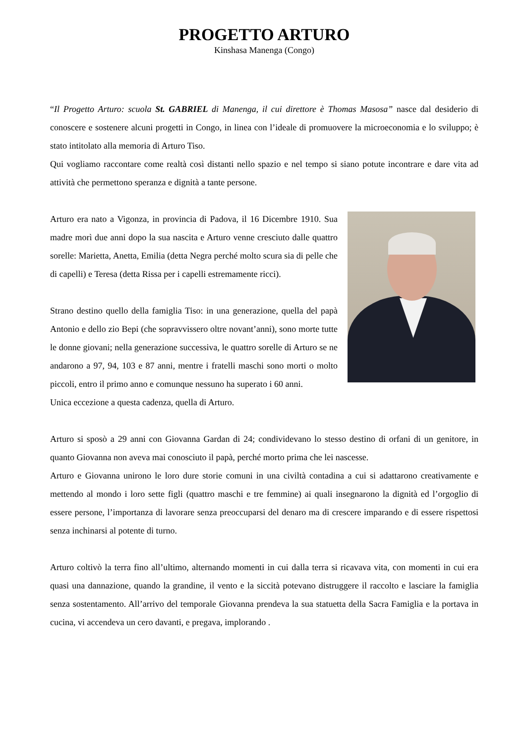PROGETTO ARTURO
Kinshasa Manenga (Congo)
“Il Progetto Arturo: scuola St. GABRIEL di Manenga, il cui direttore è Thomas Masosa” nasce dal desiderio di conoscere e sostenere alcuni progetti in Congo, in linea con l’ideale di promuovere la microeconomia e lo sviluppo; è stato intitolato alla memoria di Arturo Tiso.
Qui vogliamo raccontare come realtà così distanti nello spazio e nel tempo si siano potute incontrare e dare vita ad attività che permettono speranza e dignità a tante persone.
Arturo era nato a Vigonza, in provincia di Padova, il 16 Dicembre 1910. Sua madre morì due anni dopo la sua nascita e Arturo venne cresciuto dalle quattro sorelle: Marietta, Anetta, Emilia (detta Negra perché molto scura sia di pelle che di capelli) e Teresa (detta Rissa per i capelli estremamente ricci).
Strano destino quello della famiglia Tiso: in una generazione, quella del papà Antonio e dello zio Bepi (che sopravvissero oltre novant’anni), sono morte tutte le donne giovani; nella generazione successiva, le quattro sorelle di Arturo se ne andarono a 97, 94, 103 e 87 anni, mentre i fratelli maschi sono morti o molto piccoli, entro il primo anno e comunque nessuno ha superato i 60 anni.
Unica eccezione a questa cadenza, quella di Arturo.
Arturo si sposò a 29 anni con Giovanna Gardan di 24; condividevano lo stesso destino di orfani di un genitore, in quanto Giovanna non aveva mai conosciuto il papà, perché morto prima che lei nascesse.
Arturo e Giovanna unirono le loro dure storie comuni in una civiltà contadina a cui si adattarono creativamente e mettendo al mondo i loro sette figli (quattro maschi e tre femmine) ai quali insegnarono la dignità ed l’orgoglio di essere persone, l’importanza di lavorare senza preoccuparsi del denaro ma di crescere imparando e di essere rispettosi senza inchinarsi al potente di turno.
Arturo coltivò la terra fino all’ultimo, alternando momenti in cui dalla terra si ricavava vita, con momenti in cui era quasi una dannazione, quando la grandine, il vento e la siccità potevano distruggere il raccolto e lasciare la famiglia senza sostentamento. All’arrivo del temporale Giovanna prendeva la sua statuetta della Sacra Famiglia e la portava in cucina, vi accendeva un cero davanti, e pregava, implorando .